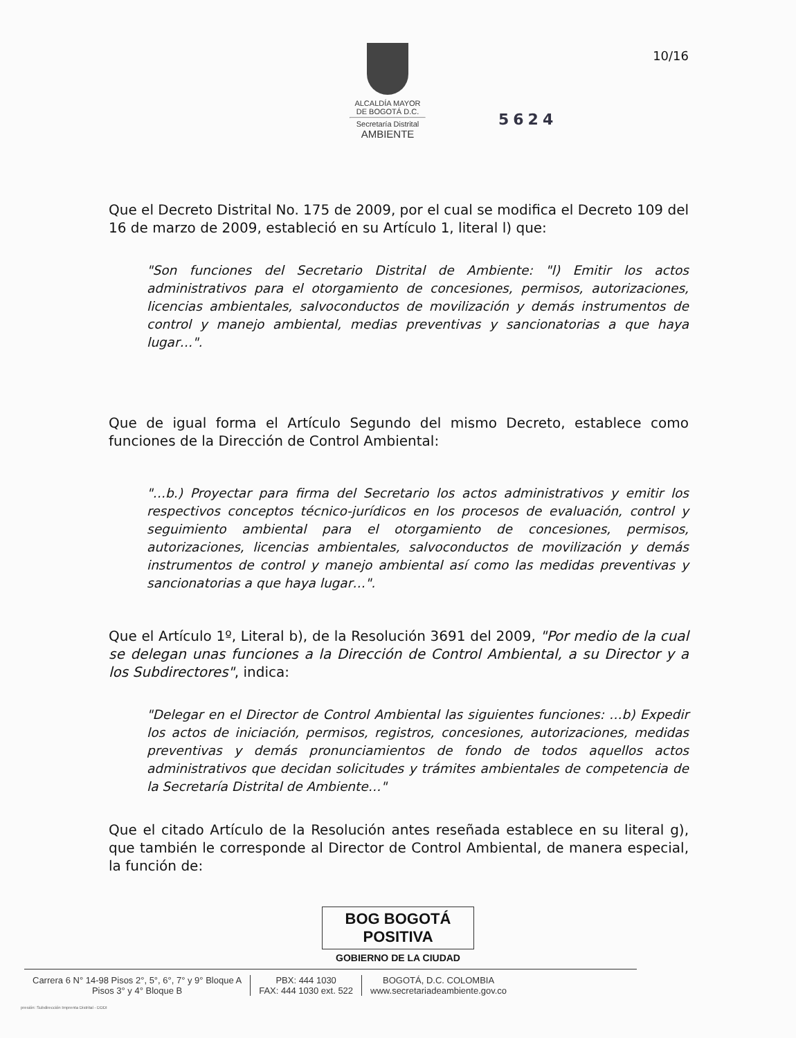10/16
ALCALDÍA MAYOR
DE BOGOTÁ D.C.
Secretaría Distrital
AMBIENTE
5624
Que el Decreto Distrital No. 175 de 2009, por el cual se modifica el Decreto 109 del 16 de marzo de 2009, estableció en su Artículo 1, literal l) que:
"Son funciones del Secretario Distrital de Ambiente: "l) Emitir los actos administrativos para el otorgamiento de concesiones, permisos, autorizaciones, licencias ambientales, salvoconductos de movilización y demás instrumentos de control y manejo ambiental, medias preventivas y sancionatorias a que haya lugar…".
Que de igual forma el Artículo Segundo del mismo Decreto, establece como funciones de la Dirección de Control Ambiental:
"…b.) Proyectar para firma del Secretario los actos administrativos y emitir los respectivos conceptos técnico-jurídicos en los procesos de evaluación, control y seguimiento ambiental para el otorgamiento de concesiones, permisos, autorizaciones, licencias ambientales, salvoconductos de movilización y demás instrumentos de control y manejo ambiental así como las medidas preventivas y sancionatorias a que haya lugar…".
Que el Artículo 1º, Literal b), de la Resolución 3691 del 2009, "Por medio de la cual se delegan unas funciones a la Dirección de Control Ambiental, a su Director y a los Subdirectores", indica:
"Delegar en el Director de Control Ambiental las siguientes funciones: …b) Expedir los actos de iniciación, permisos, registros, concesiones, autorizaciones, medidas preventivas y demás pronunciamientos de fondo de todos aquellos actos administrativos que decidan solicitudes y trámites ambientales de competencia de la Secretaría Distrital de Ambiente…"
Que el citado Artículo de la Resolución antes reseñada establece en su literal g), que también le corresponde al Director de Control Ambiental, de manera especial, la función de:
BOG BOGOTÁ POSITIVA
GOBIERNO DE LA CIUDAD
Carrera 6 N° 14-98 Pisos 2°, 5°, 6°, 7° y 9° Bloque A
Pisos 3° y 4° Bloque B
PBX: 444 1030
FAX: 444 1030 ext. 522
BOGOTÁ, D.C. COLOMBIA
www.secretariadeambiente.gov.co
presión: Subdirección Imprenta Distrital - DDDI